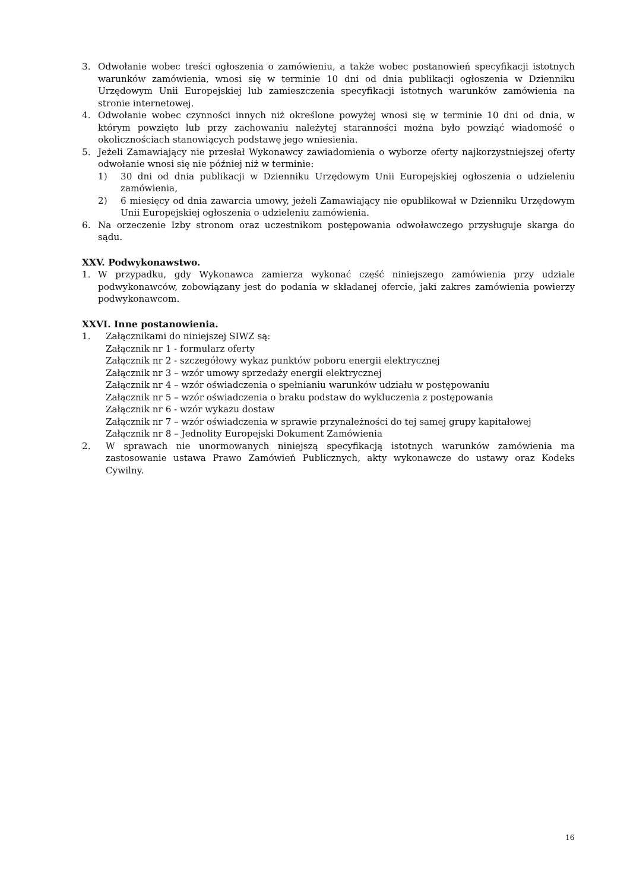3. Odwołanie wobec treści ogłoszenia o zamówieniu, a także wobec postanowień specyfikacji istotnych warunków zamówienia, wnosi się w terminie 10 dni od dnia publikacji ogłoszenia w Dzienniku Urzędowym Unii Europejskiej lub zamieszczenia specyfikacji istotnych warunków zamówienia na stronie internetowej.
4. Odwołanie wobec czynności innych niż określone powyżej wnosi się w terminie 10 dni od dnia, w którym powzięto lub przy zachowaniu należytej staranności można było powziąć wiadomość o okolicznościach stanowiących podstawę jego wniesienia.
5. Jeżeli Zamawiający nie przesłał Wykonawcy zawiadomienia o wyborze oferty najkorzystniejszej oferty odwołanie wnosi się nie później niż w terminie:
1) 30 dni od dnia publikacji w Dzienniku Urzędowym Unii Europejskiej ogłoszenia o udzieleniu zamówienia,
2) 6 miesięcy od dnia zawarcia umowy, jeżeli Zamawiający nie opublikował w Dzienniku Urzędowym Unii Europejskiej ogłoszenia o udzieleniu zamówienia.
6. Na orzeczenie Izby stronom oraz uczestnikom postępowania odwoławczego przysługuje skarga do sądu.
XXV. Podwykonawstwo.
1. W przypadku, gdy Wykonawca zamierza wykonać część niniejszego zamówienia przy udziale podwykonawców, zobowiązany jest do podania w składanej ofercie, jaki zakres zamówienia powierzy podwykonawcom.
XXVI. Inne postanowienia.
1. Załącznikami do niniejszej SIWZ są:
Załącznik nr 1 - formularz oferty
Załącznik nr 2 - szczegółowy wykaz punktów poboru energii elektrycznej
Załącznik nr 3 – wzór umowy sprzedaży energii elektrycznej
Załącznik nr 4 – wzór oświadczenia o spełnianiu warunków udziału w postępowaniu
Załącznik nr 5 – wzór oświadczenia o braku podstaw do wykluczenia z postępowania
Załącznik nr 6 - wzór wykazu dostaw
Załącznik nr 7 – wzór oświadczenia w sprawie przynależności do tej samej grupy kapitałowej
Załącznik nr 8 – Jednolity Europejski Dokument Zamówienia
2. W sprawach nie unormowanych niniejszą specyfikacją istotnych warunków zamówienia ma zastosowanie ustawa Prawo Zamówień Publicznych, akty wykonawcze do ustawy oraz Kodeks Cywilny.
16